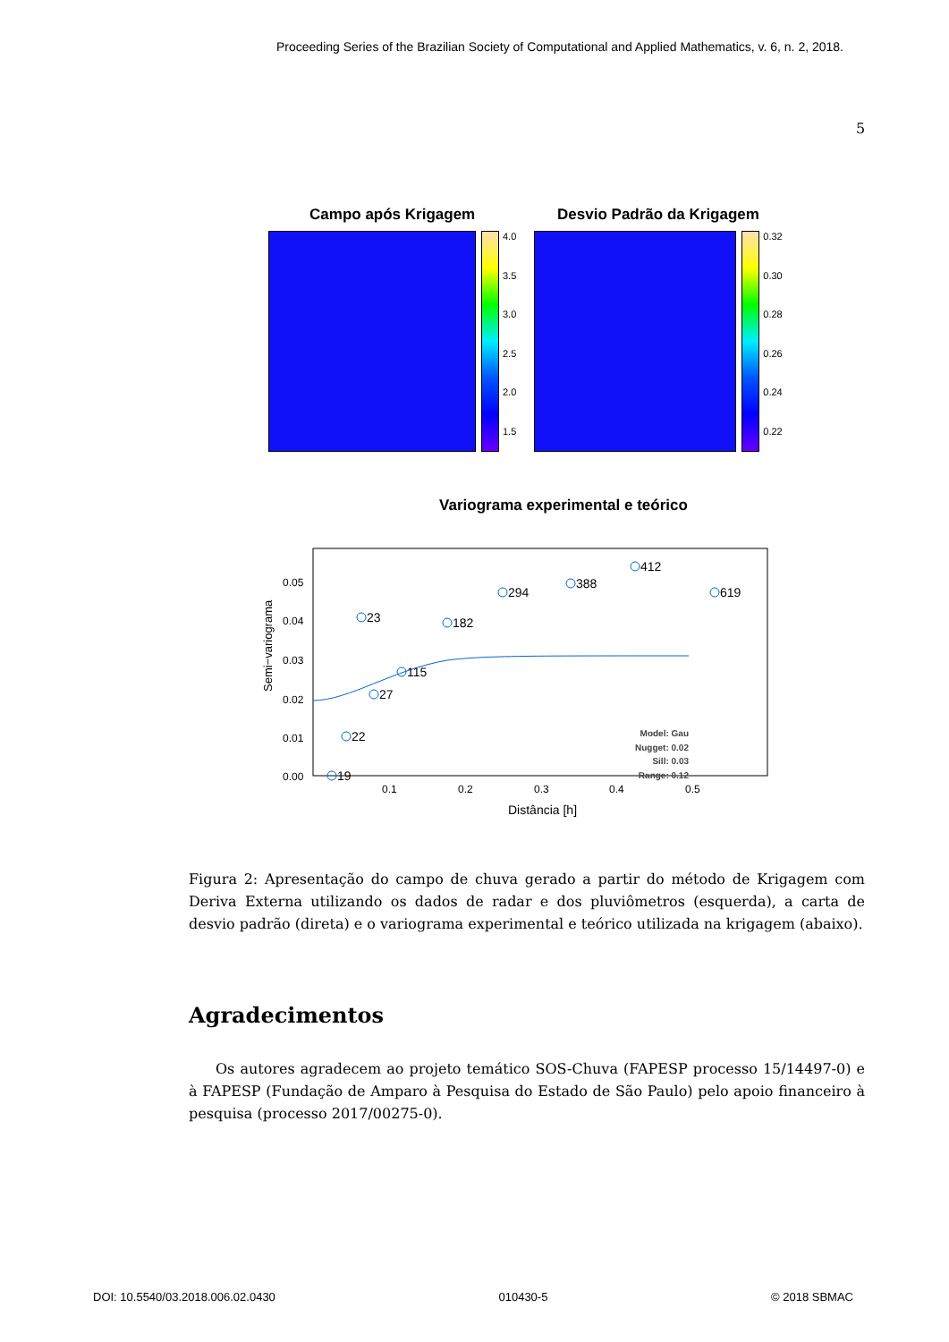Proceeding Series of the Brazilian Society of Computational and Applied Mathematics, v. 6, n. 2, 2018.
5
Campo após Krigagem
4.0
3.5
3.0
2.5
2.0
1.5
Desvio Padrão da Krigagem
0.32
0.30
0.28
0.26
0.24
0.22
Variograma experimental e teórico
Semi−variograma
0.05
0.04
0.03
0.02
0.01
0.00
0.1
0.2
0.3
0.4
0.5
Distância [h]
19
22
27
23
115
182
294
388
412
619
Model: Gau
Nugget: 0.02
Sill: 0.03
Range: 0.12
Figura 2: Apresentação do campo de chuva gerado a partir do método de Krigagem com Deriva Externa utilizando os dados de radar e dos pluviômetros (esquerda), a carta de desvio padrão (direta) e o variograma experimental e teórico utilizada na krigagem (abaixo).
Agradecimentos
Os autores agradecem ao projeto temático SOS-Chuva (FAPESP processo 15/14497-0) e à FAPESP (Fundação de Amparo à Pesquisa do Estado de São Paulo) pelo apoio financeiro à pesquisa (processo 2017/00275-0).
DOI: 10.5540/03.2018.006.02.0430 010430-5 © 2018 SBMAC